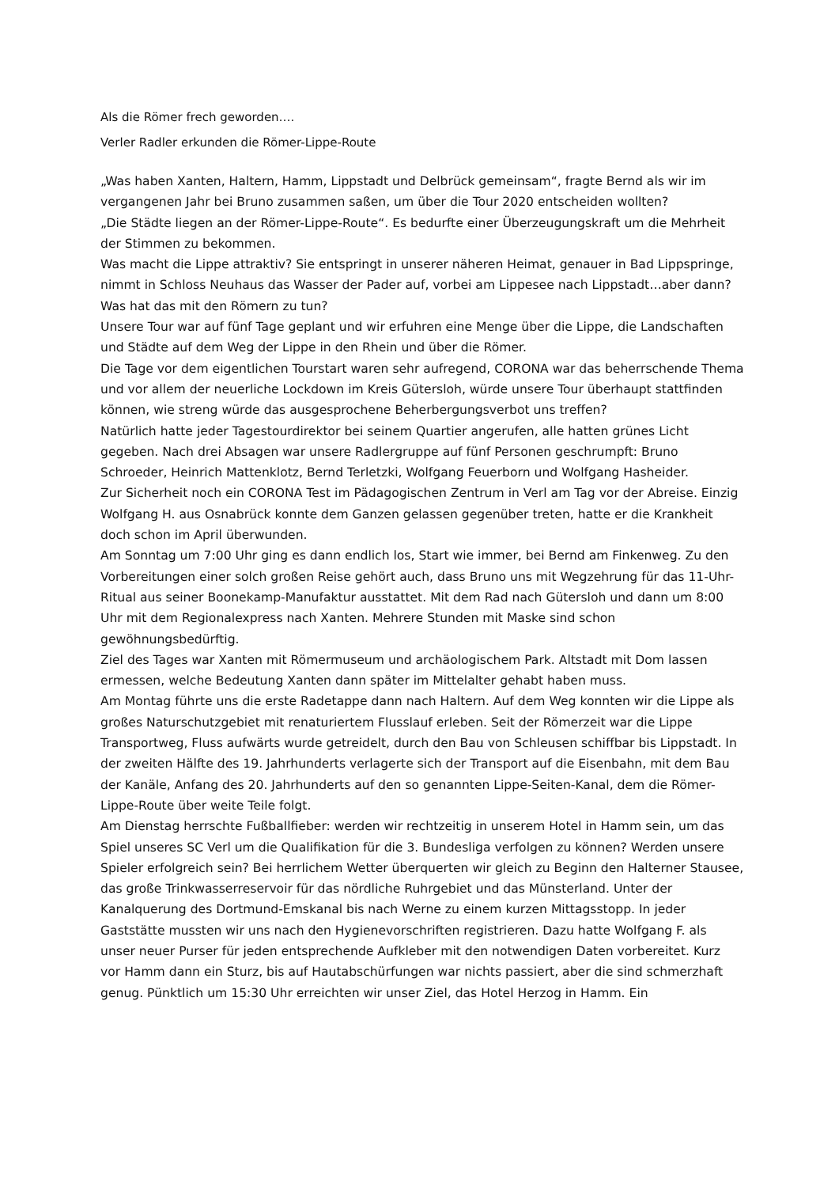Als die Römer frech geworden….
Verler Radler erkunden die Römer-Lippe-Route
„Was haben Xanten, Haltern, Hamm, Lippstadt und Delbrück gemeinsam“, fragte Bernd als wir im vergangenen Jahr bei Bruno zusammen saßen, um über die Tour 2020 entscheiden wollten?
„Die Städte liegen an der Römer-Lippe-Route“. Es bedurfte einer Überzeugungskraft um die Mehrheit der Stimmen zu bekommen.
Was macht die Lippe attraktiv? Sie entspringt in unserer näheren Heimat, genauer in Bad Lippspringe, nimmt in Schloss Neuhaus das Wasser der Pader auf, vorbei am Lippesee nach Lippstadt…aber dann? Was hat das mit den Römern zu tun?
Unsere Tour war auf fünf Tage geplant und wir erfuhren eine Menge über die Lippe, die Landschaften und Städte auf dem Weg der Lippe in den Rhein und über die Römer.
Die Tage vor dem eigentlichen Tourstart waren sehr aufregend, CORONA war das beherrschende Thema und vor allem der neuerliche Lockdown im Kreis Gütersloh, würde unsere Tour überhaupt stattfinden können, wie streng würde das ausgesprochene Beherbergungsverbot uns treffen?
Natürlich hatte jeder Tagestourdirektor bei seinem Quartier angerufen, alle hatten grünes Licht gegeben. Nach drei Absagen war unsere Radlergruppe auf fünf Personen geschrumpft: Bruno Schroeder, Heinrich Mattenklotz, Bernd Terletzki, Wolfgang Feuerborn und Wolfgang Hasheider.
Zur Sicherheit noch ein CORONA Test im Pädagogischen Zentrum in Verl am Tag vor der Abreise. Einzig Wolfgang H. aus Osnabrück konnte dem Ganzen gelassen gegenüber treten, hatte er die Krankheit doch schon im April überwunden.
Am Sonntag um 7:00 Uhr ging es dann endlich los, Start wie immer, bei Bernd am Finkenweg. Zu den Vorbereitungen einer solch großen Reise gehört auch, dass Bruno uns mit Wegzehrung für das 11-Uhr-Ritual aus seiner Boonekamp-Manufaktur ausstattet. Mit dem Rad nach Gütersloh und dann um 8:00 Uhr mit dem Regionalexpress nach Xanten. Mehrere Stunden mit Maske sind schon gewöhnungsbedürftig.
Ziel des Tages war Xanten mit Römermuseum und archäologischem Park. Altstadt mit Dom lassen ermessen, welche Bedeutung Xanten dann später im Mittelalter gehabt haben muss.
Am Montag führte uns die erste Radetappe dann nach Haltern. Auf dem Weg konnten wir die Lippe als großes Naturschutzgebiet mit renaturiertem Flusslauf erleben. Seit der Römerzeit war die Lippe Transportweg, Fluss aufwärts wurde getreidelt, durch den Bau von Schleusen schiffbar bis Lippstadt. In der zweiten Hälfte des 19. Jahrhunderts verlagerte sich der Transport auf die Eisenbahn, mit dem Bau der Kanäle, Anfang des 20. Jahrhunderts auf den so genannten Lippe-Seiten-Kanal, dem die Römer-Lippe-Route über weite Teile folgt.
Am Dienstag herrschte Fußballfieber: werden wir rechtzeitig in unserem Hotel in Hamm sein, um das Spiel unseres SC Verl um die Qualifikation für die 3. Bundesliga verfolgen zu können? Werden unsere Spieler erfolgreich sein? Bei herrlichem Wetter überquerten wir gleich zu Beginn den Halterner Stausee, das große Trinkwasserreservoir für das nördliche Ruhrgebiet und das Münsterland. Unter der Kanalquerung des Dortmund-Emskanal bis nach Werne zu einem kurzen Mittagsstopp. In jeder Gaststätte mussten wir uns nach den Hygienevorschriften registrieren. Dazu hatte Wolfgang F. als unser neuer Purser für jeden entsprechende Aufkleber mit den notwendigen Daten vorbereitet. Kurz vor Hamm dann ein Sturz, bis auf Hautabschürfungen war nichts passiert, aber die sind schmerzhaft genug. Pünktlich um 15:30 Uhr erreichten wir unser Ziel, das Hotel Herzog in Hamm. Ein